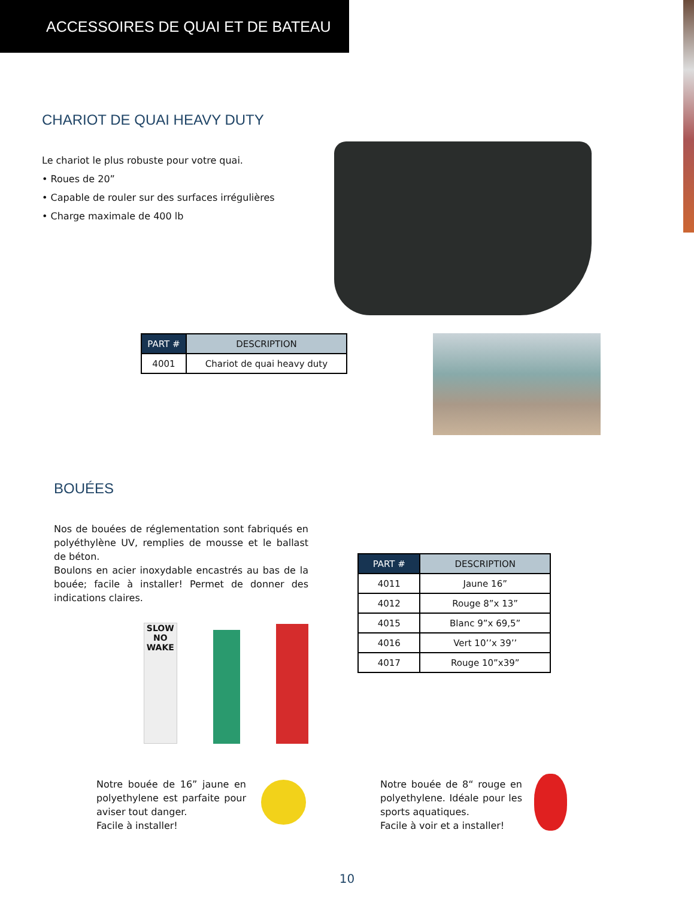ACCESSOIRES DE QUAI ET DE BATEAU
CHARIOT DE QUAI HEAVY DUTY
Le chariot le plus robuste pour votre quai.
• Roues de 20”
• Capable de rouler sur des surfaces irrégulières
• Charge maximale de 400 lb
| PART # | DESCRIPTION |
| --- | --- |
| 4001 | Chariot de quai heavy duty |
BOUÉES
Nos de bouées de réglementation sont fabriqués en polyéthylène UV, remplies de mousse et le ballast de béton.
Boulons en acier inoxydable encastrés au bas de la bouée; facile à installer! Permet de donner des indications claires.
SLOW
NO
WAKE
| PART # | DESCRIPTION |
| --- | --- |
| 4011 | Jaune 16” |
| 4012 | Rouge 8”x 13” |
| 4015 | Blanc 9”x 69,5” |
| 4016 | Vert 10’’x 39’’ |
| 4017 | Rouge 10”x39” |
Notre bouée de 16” jaune en polyethylene est parfaite pour aviser tout danger.
Facile à installer!
Notre bouée de 8“ rouge en polyethylene. Idéale pour les sports aquatiques.
Facile à voir et a installer!
10